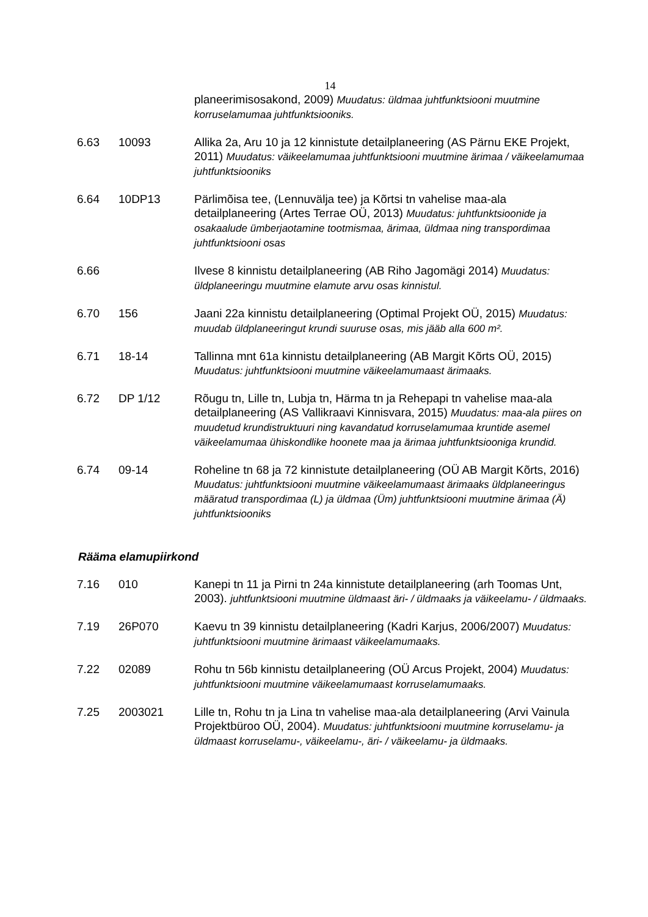14
planeerimisosakond, 2009) Muudatus: üldmaa juhtfunktsiooni muutmine korruselamumaa juhtfunktsiooniks.
6.63 10093 Allika 2a, Aru 10 ja 12 kinnistute detailplaneering (AS Pärnu EKE Projekt, 2011) Muudatus: väikeelamumaa juhtfunktsiooni muutmine ärimaa / väikeelamumaa juhtfunktsiooniks
6.64 10DP13 Pärlimõisa tee, (Lennuvälja tee) ja Kõrtsi tn vahelise maa-ala detailplaneering (Artes Terrae OÜ, 2013) Muudatus: juhtfunktsioonide ja osakaalude ümberjaotamine tootmismaa, ärimaa, üldmaa ning transpordimaa juhtfunktsiooni osas
6.66 Ilvese 8 kinnistu detailplaneering (AB Riho Jagomägi 2014) Muudatus: üldplaneeringu muutmine elamute arvu osas kinnistul.
6.70 156 Jaani 22a kinnistu detailplaneering (Optimal Projekt OÜ, 2015) Muudatus: muudab üldplaneeringut krundi suuruse osas, mis jääb alla 600 m².
6.71 18-14 Tallinna mnt 61a kinnistu detailplaneering (AB Margit Kõrts OÜ, 2015) Muudatus: juhtfunktsiooni muutmine väikeelamumaast ärimaaks.
6.72 DP 1/12 Rõugu tn, Lille tn, Lubja tn, Härma tn ja Rehepapi tn vahelise maa-ala detailplaneering (AS Vallikraavi Kinnisvara, 2015) Muudatus: maa-ala piires on muudetud krundistruktuuri ning kavandatud korruselamumaa kruntide asemel väikeelamumaa ühiskondlike hoonete maa ja ärimaa juhtfunktsiooniga krundid.
6.74 09-14 Roheline tn 68 ja 72 kinnistute detailplaneering (OÜ AB Margit Kõrts, 2016) Muudatus: juhtfunktsiooni muutmine väikeelamumaast ärimaaks üldplaneeringus määratud transpordimaa (L) ja üldmaa (Üm) juhtfunktsiooni muutmine ärimaa (Ä) juhtfunktsiooniks
Rääma elamupiirkond
7.16 010 Kanepi tn 11 ja Pirni tn 24a kinnistute detailplaneering (arh Toomas Unt, 2003). juhtfunktsiooni muutmine üldmaast äri- / üldmaaks ja väikeelamu- / üldmaaks.
7.19 26P070 Kaevu tn 39 kinnistu detailplaneering (Kadri Karjus, 2006/2007) Muudatus: juhtfunktsiooni muutmine ärimaast väikeelamumaaks.
7.22 02089 Rohu tn 56b kinnistu detailplaneering (OÜ Arcus Projekt, 2004) Muudatus: juhtfunktsiooni muutmine väikeelamumaast korruselamumaaks.
7.25 2003021 Lille tn, Rohu tn ja Lina tn vahelise maa-ala detailplaneering (Arvi Vainula Projektbüroo OÜ, 2004). Muudatus: juhtfunktsiooni muutmine korruselamu- ja üldmaast korruselamu-, väikeelamu-, äri- / väikeelamu- ja üldmaaks.